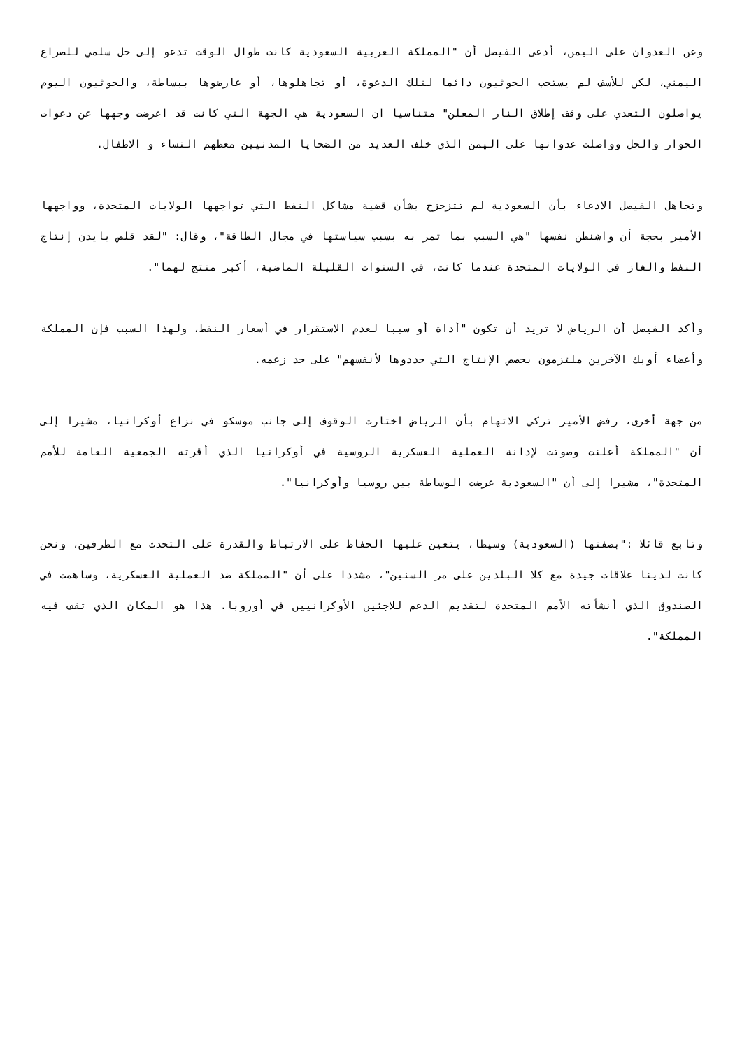وعن العدوان على اليمن، أدعى الفيصل أن "المملكة العربية السعودية كانت طوال الوقت تدعو إلى حل سلمي للصراع اليمني، لكن للأسف لم يستجب الحوثيون دائما لتلك الدعوة، أو تجاهلوها، أو عارضوها ببساطة، والحوثيون اليوم يواصلون التعدي على وقف إطلاق النار المعلن" متناسيا ان السعودية هي الجهة التي كانت قد اعرضت وجهها عن دعوات الحوار والحل وواصلت عدوانها على اليمن الذي خلف العديد من الضحايا المدنيين معظهم النساء و الاطفال.
وتجاهل الفيصل الادعاء بأن السعودية لم تتزحزح بشأن قضية مشاكل النفط التي تواجهها الولايات المتحدة، وواجهها الأمير بحجة أن واشنطن نفسها "هي السبب بما تمر به بسبب سياستها في مجال الطاقة"، وقال: "لقد قلص بايدن إنتاج النفط والغاز في الولايات المتحدة عندما كانت، في السنوات القليلة الماضية، أكبر منتج لهما".
وأكد الفيصل أن الرياض لا تريد أن تكون "أداة أو سببا لعدم الاستقرار في أسعار النفط، ولهذا السبب فإن المملكة وأعضاء أوبك الآخرين ملتزمون بحصص الإنتاج التي حددوها لأنفسهم" على حد زعمه.
من جهة أخرى، رفض الأمير تركي الاتهام بأن الرياض اختارت الوقوف إلى جانب موسكو في نزاع أوكرانيا، مشيرا إلى أن "المملكة أعلنت وصوتت لإدانة العملية العسكرية الروسية في أوكرانيا الذي أقرته الجمعية العامة للأمم المتحدة"، مشيرا إلى أن "السعودية عرضت الوساطة بين روسيا وأوكرانيا".
وتابع قائلا :"بصفتها (السعودية) وسيطا، يتعين عليها الحفاظ على الارتباط والقدرة على التحدث مع الطرفين، ونحن كانت لدينا علاقات جيدة مع كلا البلدين على مر السنين"، مشددا على أن "المملكة ضد العملية العسكرية، وساهمت في الصندوق الذي أنشأته الأمم المتحدة لتقديم الدعم للاجئين الأوكرانيين في أوروبا. هذا هو المكان الذي تقف فيه المملكة".